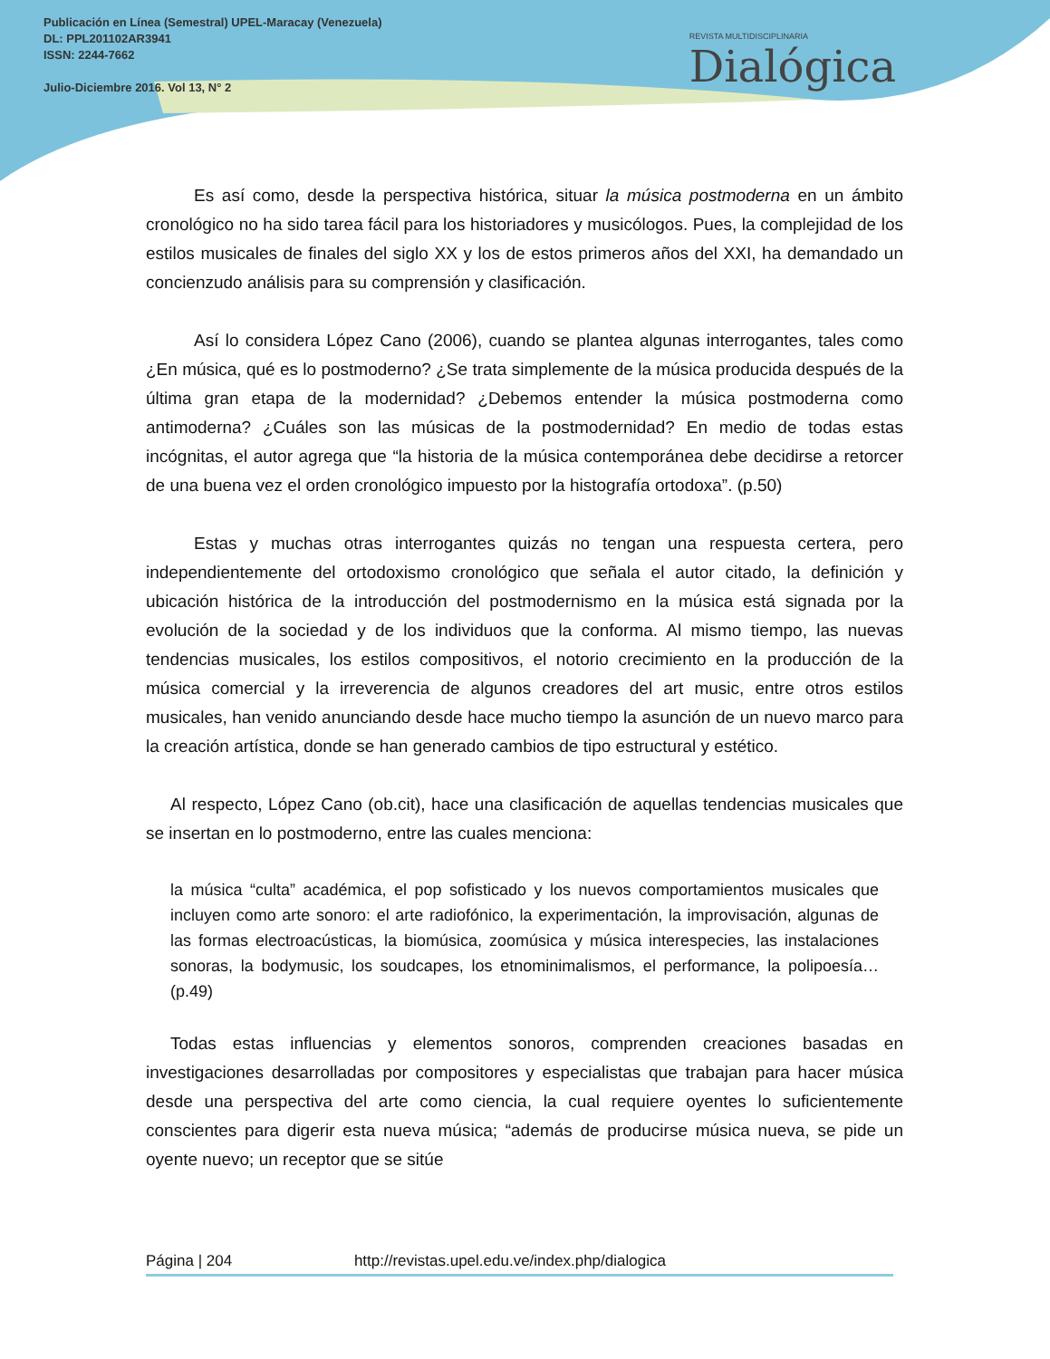Publicación en Línea (Semestral) UPEL-Maracay (Venezuela)
DL: PPL201102AR3941
ISSN: 2244-7662
Julio-Diciembre 2016. Vol 13, N° 2
REVISTA MULTIDISCIPLINARIA
Dialógica
Es así como, desde la perspectiva histórica, situar la música postmoderna en un ámbito cronológico no ha sido tarea fácil para los historiadores y musicólogos. Pues, la complejidad de los estilos musicales de finales del siglo XX y los de estos primeros años del XXI, ha demandado un concienzudo análisis para su comprensión y clasificación.
Así lo considera López Cano (2006), cuando se plantea algunas interrogantes, tales como ¿En música, qué es lo postmoderno? ¿Se trata simplemente de la música producida después de la última gran etapa de la modernidad? ¿Debemos entender la música postmoderna como antimoderna? ¿Cuáles son las músicas de la postmodernidad? En medio de todas estas incógnitas, el autor agrega que “la historia de la música contemporánea debe decidirse a retorcer de una buena vez el orden cronológico impuesto por la histografía ortodoxa”. (p.50)
Estas y muchas otras interrogantes quizás no tengan una respuesta certera, pero independientemente del ortodoxismo cronológico que señala el autor citado, la definición y ubicación histórica de la introducción del postmodernismo en la música está signada por la evolución de la sociedad y de los individuos que la conforma. Al mismo tiempo, las nuevas tendencias musicales, los estilos compositivos, el notorio crecimiento en la producción de la música comercial y la irreverencia de algunos creadores del art music, entre otros estilos musicales, han venido anunciando desde hace mucho tiempo la asunción de un nuevo marco para la creación artística, donde se han generado cambios de tipo estructural y estético.
Al respecto, López Cano (ob.cit), hace una clasificación de aquellas tendencias musicales que se insertan en lo postmoderno, entre las cuales menciona:
la música “culta” académica, el pop sofisticado y los nuevos comportamientos musicales que incluyen como arte sonoro: el arte radiofónico, la experimentación, la improvisación, algunas de las formas electroacústicas, la biomúsica, zoomúsica y música interespecies, las instalaciones sonoras, la bodymusic, los soudcapes, los etnominimalismos, el performance, la polipoesía…(p.49)
Todas estas influencias y elementos sonoros, comprenden creaciones basadas en investigaciones desarrolladas por compositores y especialistas que trabajan para hacer música desde una perspectiva del arte como ciencia, la cual requiere oyentes lo suficientemente conscientes para digerir esta nueva música; “además de producirse música nueva, se pide un oyente nuevo; un receptor que se sitúe
Página | 204 http://revistas.upel.edu.ve/index.php/dialogica